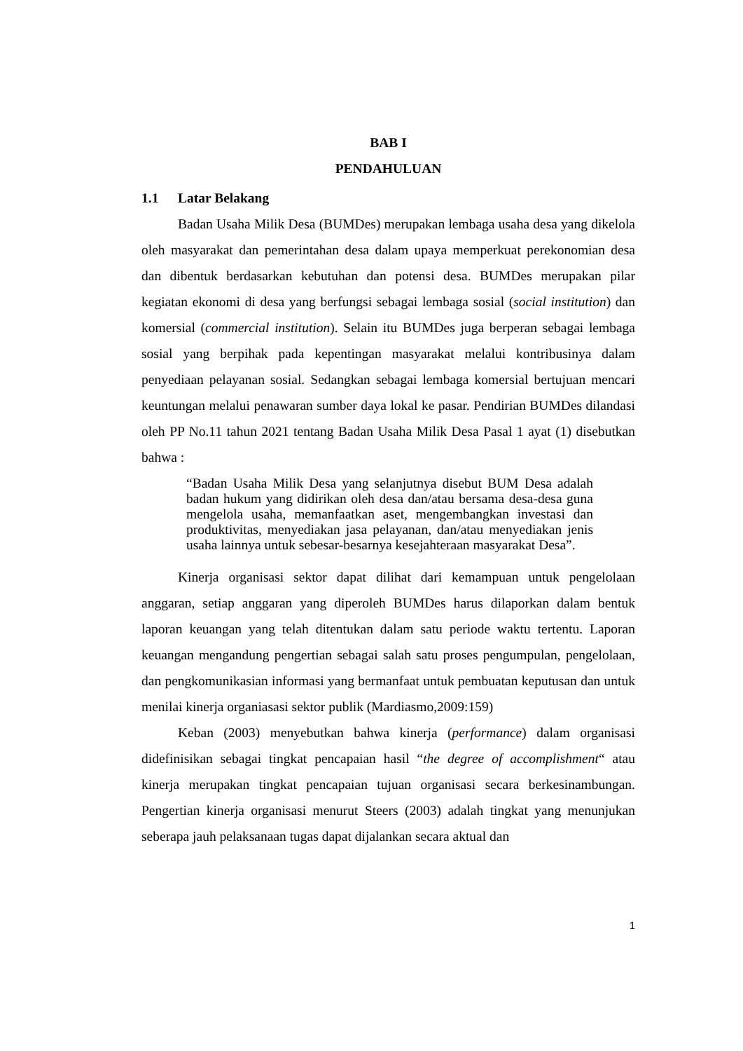BAB I
PENDAHULUAN
1.1 Latar Belakang
Badan Usaha Milik Desa (BUMDes) merupakan lembaga usaha desa yang dikelola oleh masyarakat dan pemerintahan desa dalam upaya memperkuat perekonomian desa dan dibentuk berdasarkan kebutuhan dan potensi desa. BUMDes merupakan pilar kegiatan ekonomi di desa yang berfungsi sebagai lembaga sosial (social institution) dan komersial (commercial institution). Selain itu BUMDes juga berperan sebagai lembaga sosial yang berpihak pada kepentingan masyarakat melalui kontribusinya dalam penyediaan pelayanan sosial. Sedangkan sebagai lembaga komersial bertujuan mencari keuntungan melalui penawaran sumber daya lokal ke pasar. Pendirian BUMDes dilandasi oleh PP No.11 tahun 2021 tentang Badan Usaha Milik Desa Pasal 1 ayat (1) disebutkan bahwa :
“Badan Usaha Milik Desa yang selanjutnya disebut BUM Desa adalah badan hukum yang didirikan oleh desa dan/atau bersama desa-desa guna mengelola usaha, memanfaatkan aset, mengembangkan investasi dan produktivitas, menyediakan jasa pelayanan, dan/atau menyediakan jenis usaha lainnya untuk sebesar-besarnya kesejahteraan masyarakat Desa”.
Kinerja organisasi sektor dapat dilihat dari kemampuan untuk pengelolaan anggaran, setiap anggaran yang diperoleh BUMDes harus dilaporkan dalam bentuk laporan keuangan yang telah ditentukan dalam satu periode waktu tertentu. Laporan keuangan mengandung pengertian sebagai salah satu proses pengumpulan, pengelolaan, dan pengkomunikasian informasi yang bermanfaat untuk pembuatan keputusan dan untuk menilai kinerja organiasasi sektor publik (Mardiasmo,2009:159)
Keban (2003) menyebutkan bahwa kinerja (performance) dalam organisasi didefinisikan sebagai tingkat pencapaian hasil “the degree of accomplishment“ atau kinerja merupakan tingkat pencapaian tujuan organisasi secara berkesinambungan. Pengertian kinerja organisasi menurut Steers (2003) adalah tingkat yang menunjukan seberapa jauh pelaksanaan tugas dapat dijalankan secara aktual dan
1